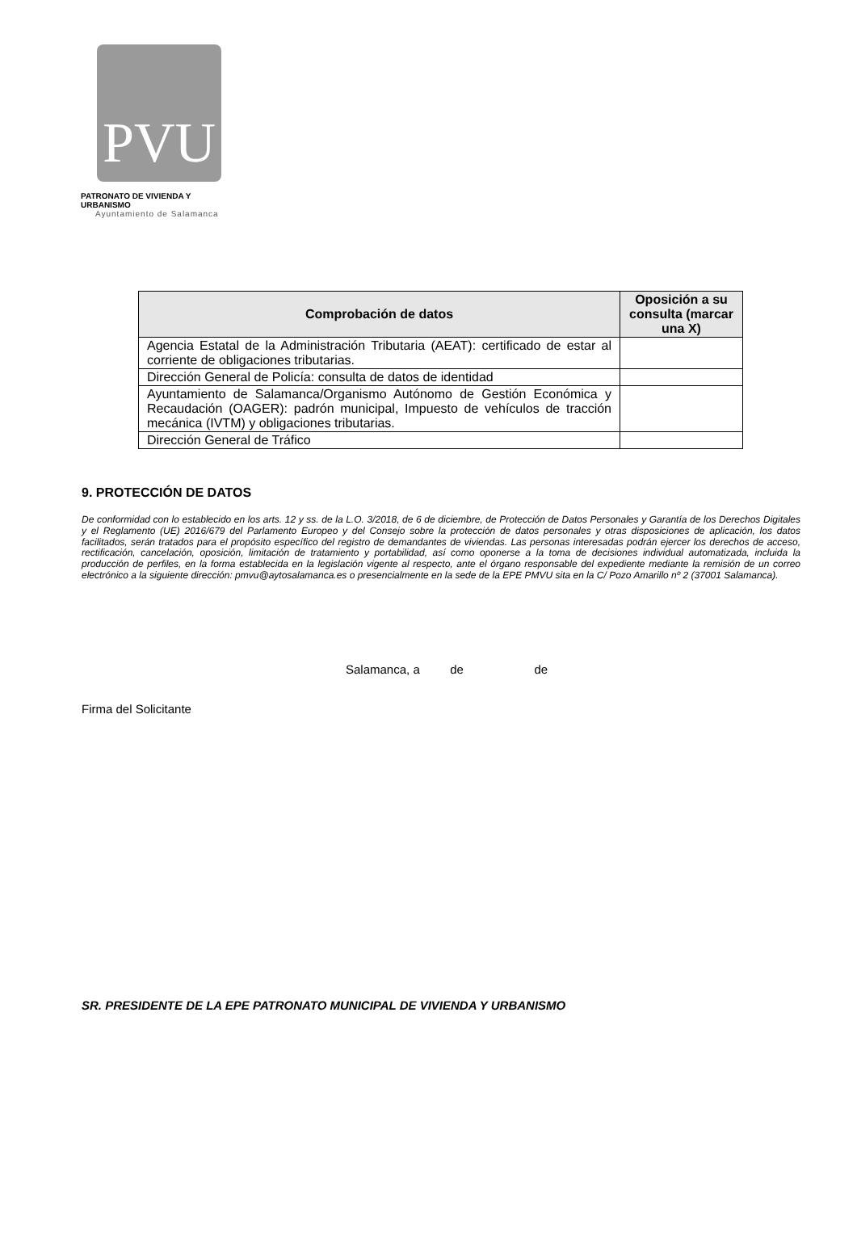PVU
PATRONATO DE VIVIENDA Y URBANISMO
Ayuntamiento de Salamanca
| Comprobación de datos | Oposición a su consulta (marcar una X) |
| --- | --- |
| Agencia Estatal de la Administración Tributaria (AEAT): certificado de estar al corriente de obligaciones tributarias. | |
| Dirección General de Policía: consulta de datos de identidad | |
| Ayuntamiento de Salamanca/Organismo Autónomo de Gestión Económica y Recaudación (OAGER): padrón municipal, Impuesto de vehículos de tracción mecánica (IVTM) y obligaciones tributarias. | |
| Dirección General de Tráfico | |
9. PROTECCIÓN DE DATOS
De conformidad con lo establecido en los arts. 12 y ss. de la L.O. 3/2018, de 6 de diciembre, de Protección de Datos Personales y Garantía de los Derechos Digitales y el Reglamento (UE) 2016/679 del Parlamento Europeo y del Consejo sobre la protección de datos personales y otras disposiciones de aplicación, los datos facilitados, serán tratados para el propósito específico del registro de demandantes de viviendas. Las personas interesadas podrán ejercer los derechos de acceso, rectificación, cancelación, oposición, limitación de tratamiento y portabilidad, así como oponerse a la toma de decisiones individual automatizada, incluida la producción de perfiles, en la forma establecida en la legislación vigente al respecto, ante el órgano responsable del expediente mediante la remisión de un correo electrónico a la siguiente dirección: pmvu@aytosalamanca.es o presencialmente en la sede de la EPE PMVU sita en la C/ Pozo Amarillo nº 2 (37001 Salamanca).
Salamanca, a de de
Firma del Solicitante
SR. PRESIDENTE DE LA EPE PATRONATO MUNICIPAL DE VIVIENDA Y URBANISMO